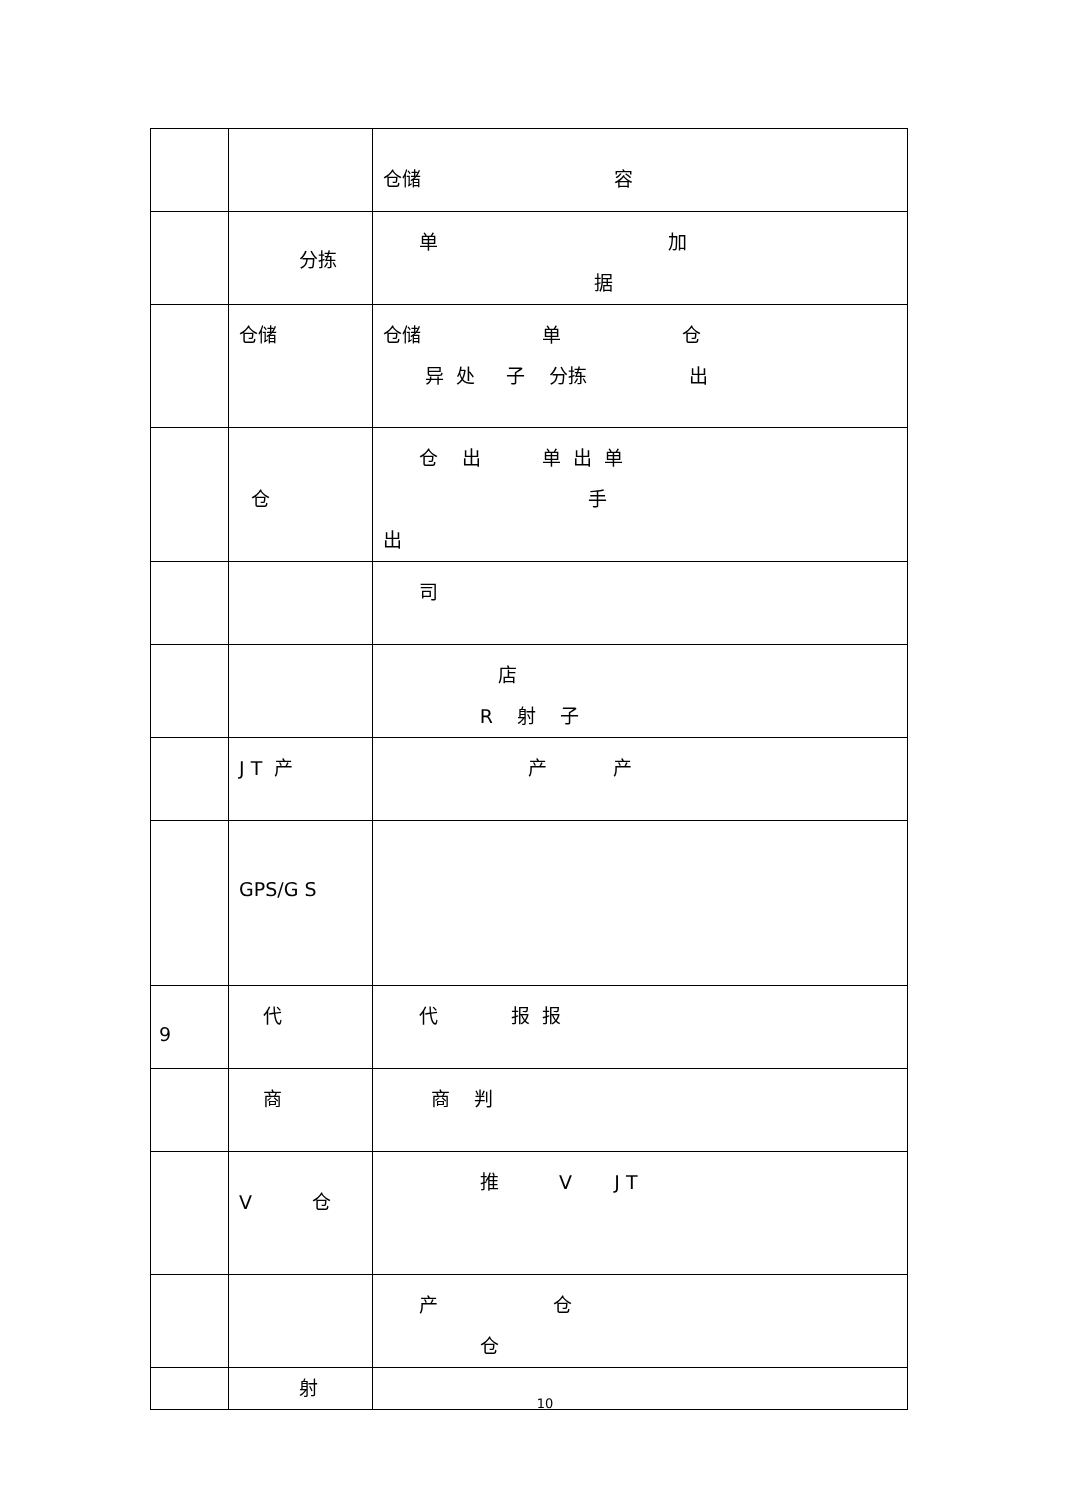| | | 仓储 容 |
| | 分拣 | 单 加 据 |
| | 仓储 | 仓储 单 仓 异 处 子 分拣 出 |
| | 仓 | 仓 出 单 出 单 手 出 |
| | | 司 |
| | | 店 R 射 子 |
| | J T 产 | 产 产 |
| | GPS/G S | |
| 9 | 代 | 代 报 报 |
| | 商 | 商 判 |
| | V 仓 | 推 V J T |
| | | 产 仓 仓 |
| | 射 | |
10